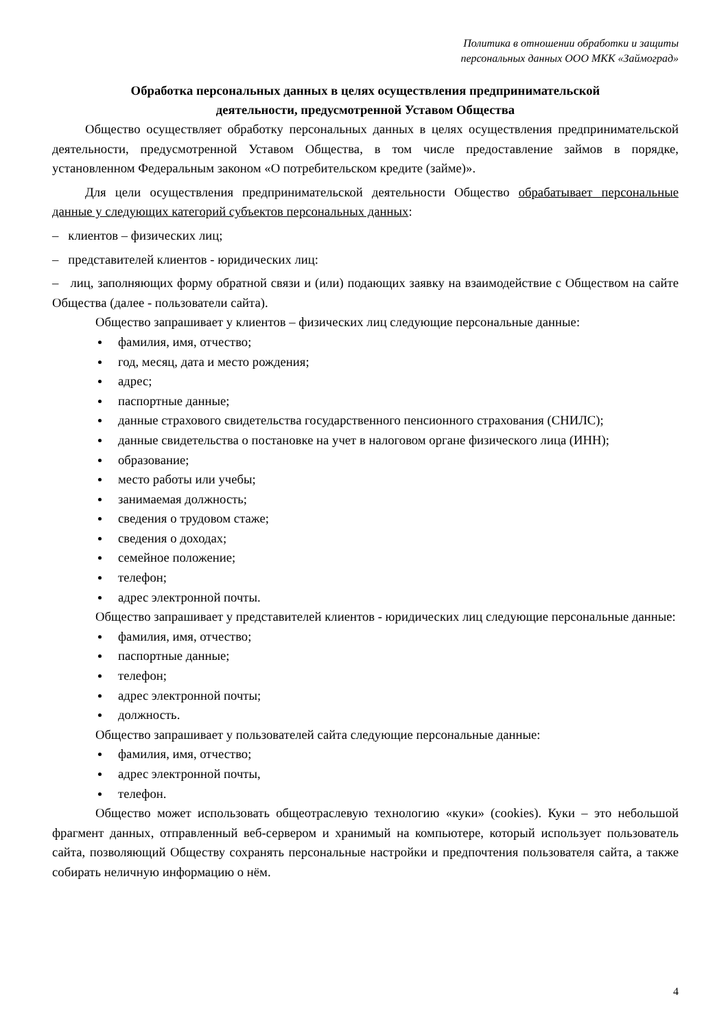Политика в отношении обработки и защиты
персональных данных ООО МКК «Займоград»
Обработка персональных данных в целях осуществления предпринимательской
деятельности, предусмотренной Уставом Общества
Общество осуществляет обработку персональных данных в целях осуществления предпринимательской деятельности, предусмотренной Уставом Общества, в том числе предоставление займов в порядке, установленном Федеральным законом «О потребительском кредите (займе)».
Для цели осуществления предпринимательской деятельности Общество обрабатывает персональные данные у следующих категорий субъектов персональных данных:
– клиентов – физических лиц;
– представителей клиентов - юридических лиц:
– лиц, заполняющих форму обратной связи и (или) подающих заявку на взаимодействие с Обществом на сайте Общества (далее - пользователи сайта).
Общество запрашивает у клиентов – физических лиц следующие персональные данные:
фамилия, имя, отчество;
год, месяц, дата и место рождения;
адрес;
паспортные данные;
данные страхового свидетельства государственного пенсионного страхования (СНИЛС);
данные свидетельства о постановке на учет в налоговом органе физического лица (ИНН);
образование;
место работы или учебы;
занимаемая должность;
сведения о трудовом стаже;
сведения о доходах;
семейное положение;
телефон;
адрес электронной почты.
Общество запрашивает у представителей клиентов - юридических лиц следующие персональные данные:
фамилия, имя, отчество;
паспортные данные;
телефон;
адрес электронной почты;
должность.
Общество запрашивает у пользователей сайта следующие персональные данные:
фамилия, имя, отчество;
адрес электронной почты,
телефон.
Общество может использовать общеотраслевую технологию «куки» (cookies). Куки – это небольшой фрагмент данных, отправленный веб-сервером и хранимый на компьютере, который использует пользователь сайта, позволяющий Обществу сохранять персональные настройки и предпочтения пользователя сайта, а также собирать неличную информацию о нём.
4